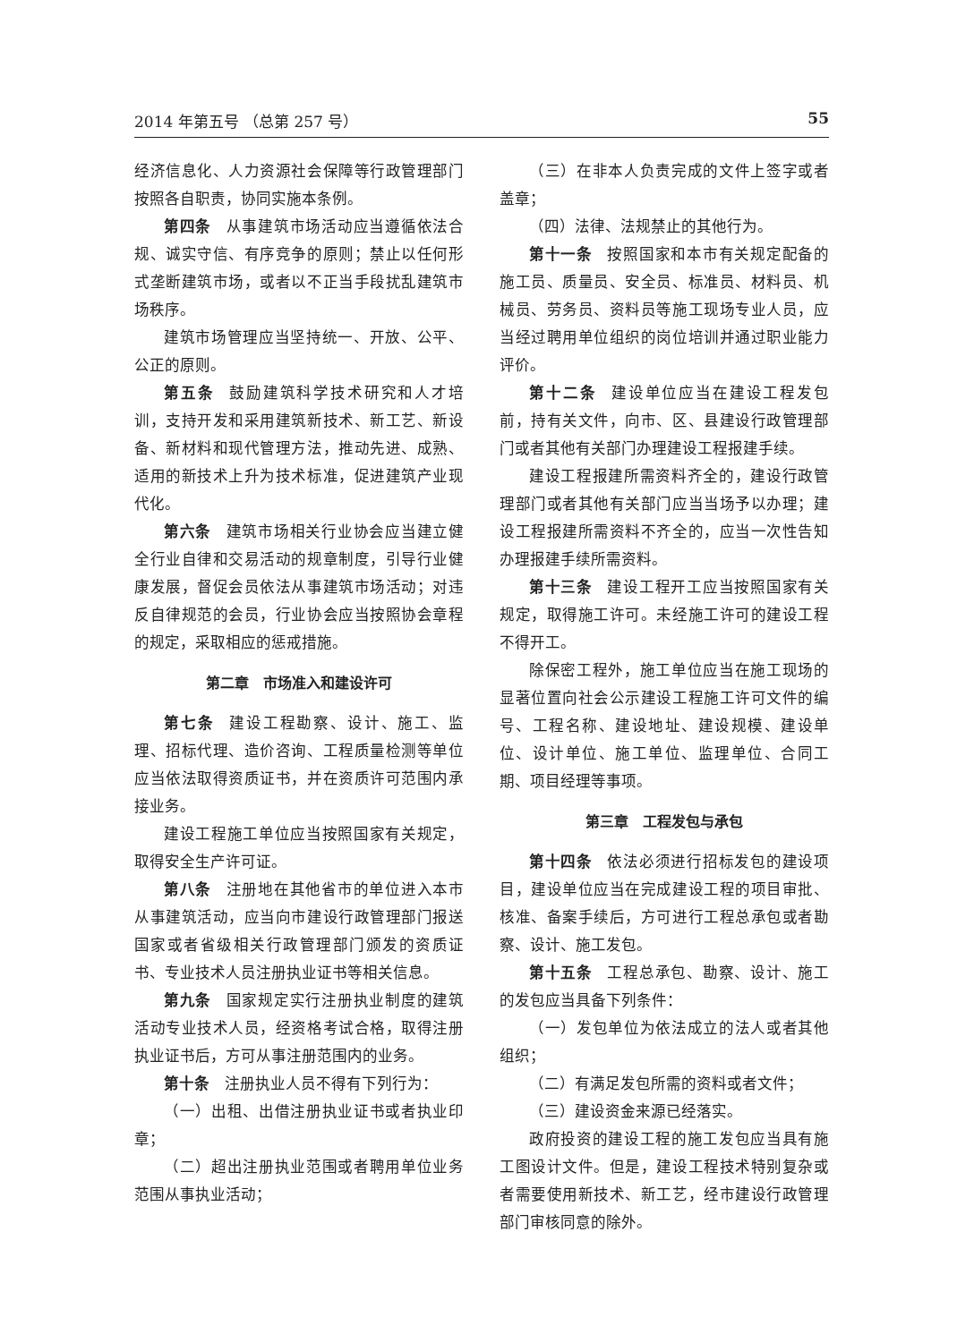2014 年第五号 （总第 257 号） 55
经济信息化、人力资源社会保障等行政管理部门按照各自职责，协同实施本条例。
第四条 从事建筑市场活动应当遵循依法合规、诚实守信、有序竞争的原则；禁止以任何形式垄断建筑市场，或者以不正当手段扰乱建筑市场秩序。
建筑市场管理应当坚持统一、开放、公平、公正的原则。
第五条 鼓励建筑科学技术研究和人才培训，支持开发和采用建筑新技术、新工艺、新设备、新材料和现代管理方法，推动先进、成熟、适用的新技术上升为技术标准，促进建筑产业现代化。
第六条 建筑市场相关行业协会应当建立健全行业自律和交易活动的规章制度，引导行业健康发展，督促会员依法从事建筑市场活动；对违反自律规范的会员，行业协会应当按照协会章程的规定，采取相应的惩戒措施。
第二章　市场准入和建设许可
第七条 建设工程勘察、设计、施工、监理、招标代理、造价咨询、工程质量检测等单位应当依法取得资质证书，并在资质许可范围内承接业务。
建设工程施工单位应当按照国家有关规定，取得安全生产许可证。
第八条 注册地在其他省市的单位进入本市从事建筑活动，应当向市建设行政管理部门报送国家或者省级相关行政管理部门颁发的资质证书、专业技术人员注册执业证书等相关信息。
第九条 国家规定实行注册执业制度的建筑活动专业技术人员，经资格考试合格，取得注册执业证书后，方可从事注册范围内的业务。
第十条 注册执业人员不得有下列行为：
（一）出租、出借注册执业证书或者执业印章；
（二）超出注册执业范围或者聘用单位业务范围从事执业活动；
（三）在非本人负责完成的文件上签字或者盖章；
（四）法律、法规禁止的其他行为。
第十一条 按照国家和本市有关规定配备的施工员、质量员、安全员、标准员、材料员、机械员、劳务员、资料员等施工现场专业人员，应当经过聘用单位组织的岗位培训并通过职业能力评价。
第十二条 建设单位应当在建设工程发包前，持有关文件，向市、区、县建设行政管理部门或者其他有关部门办理建设工程报建手续。
建设工程报建所需资料齐全的，建设行政管理部门或者其他有关部门应当当场予以办理；建设工程报建所需资料不齐全的，应当一次性告知办理报建手续所需资料。
第十三条 建设工程开工应当按照国家有关规定，取得施工许可。未经施工许可的建设工程不得开工。
除保密工程外，施工单位应当在施工现场的显著位置向社会公示建设工程施工许可文件的编号、工程名称、建设地址、建设规模、建设单位、设计单位、施工单位、监理单位、合同工期、项目经理等事项。
第三章　工程发包与承包
第十四条 依法必须进行招标发包的建设项目，建设单位应当在完成建设工程的项目审批、核准、备案手续后，方可进行工程总承包或者勘察、设计、施工发包。
第十五条 工程总承包、勘察、设计、施工的发包应当具备下列条件：
（一）发包单位为依法成立的法人或者其他组织；
（二）有满足发包所需的资料或者文件；
（三）建设资金来源已经落实。
政府投资的建设工程的施工发包应当具有施工图设计文件。但是，建设工程技术特别复杂或者需要使用新技术、新工艺，经市建设行政管理部门审核同意的除外。